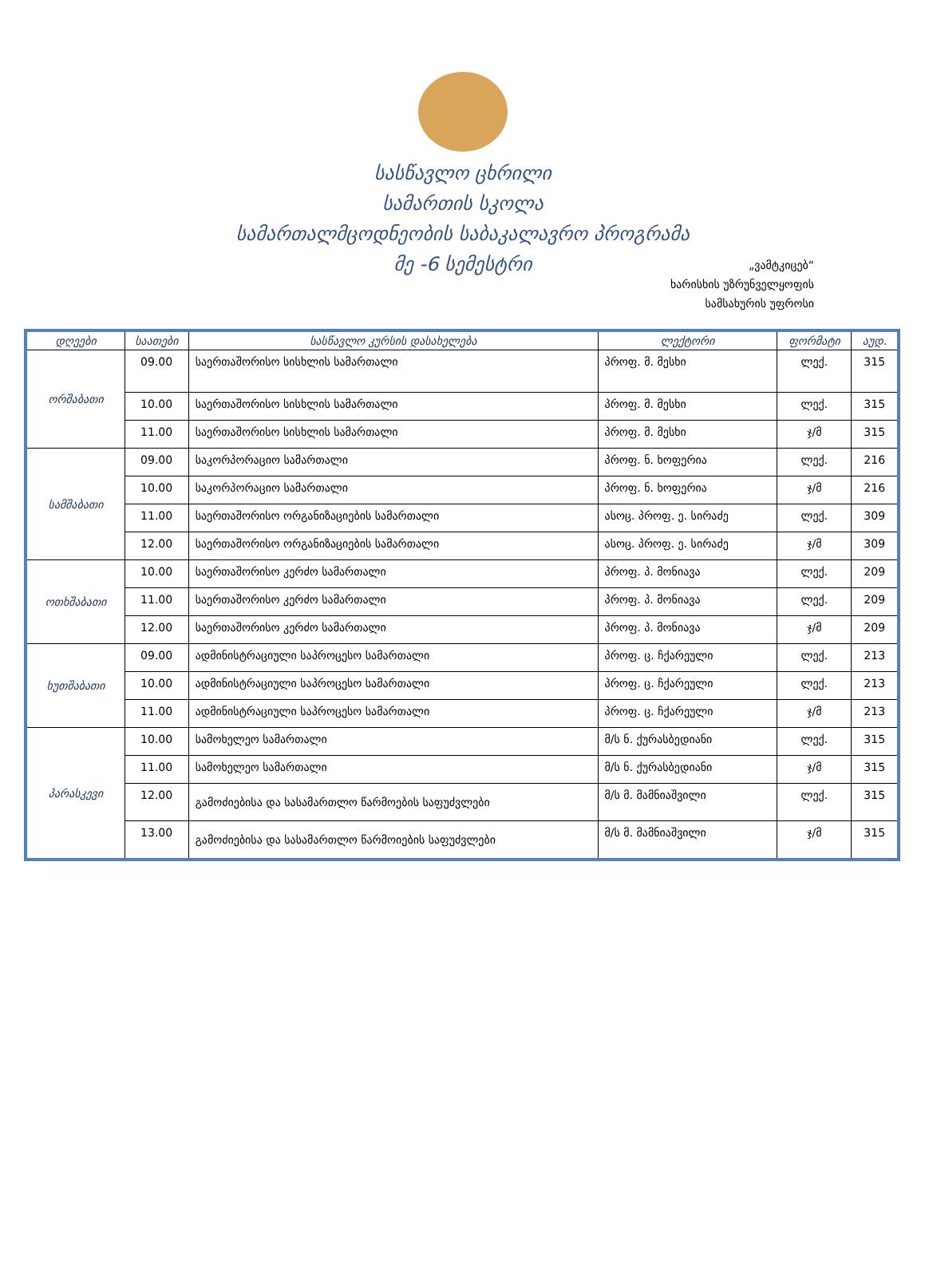სასწავლო ცხრილი
სამართის სკოლა
სამართალმცოდნეობის საბაკალავრო პროგრამა
მე -6 სემესტრი
„ვამტკიცებ“
ხარისხის უზრუნველყოფის
სამსახურის უფროსი
| დღეები | საათები | სასწავლო კურსის დასახელება | ლექტორი | ფორმატი | აუდ. |
| --- | --- | --- | --- | --- | --- |
| ორშაბათი | 09.00 | საერთაშორისო სისხლის სამართალი | პროფ. მ. მესხი | ლექ. | 315 |
| | 10.00 | საერთაშორისო სისხლის სამართალი | პროფ. მ. მესხი | ლექ. | 315 |
| | 11.00 | საერთაშორისო სისხლის სამართალი | პროფ. მ. მესხი | ჯ/მ | 315 |
| სამშაბათი | 09.00 | საკორპორაციო სამართალი | პროფ. ნ. ხოფერია | ლექ. | 216 |
| | 10.00 | საკორპორაციო სამართალი | პროფ. ნ. ხოფერია | ჯ/მ | 216 |
| | 11.00 | საერთაშორისო ორგანიზაციების სამართალი | ასოც. პროფ. ე. სირაძე | ლექ. | 309 |
| | 12.00 | საერთაშორისო ორგანიზაციების სამართალი | ასოც. პროფ. ე. სირაძე | ჯ/მ | 309 |
| ოთხშაბათი | 10.00 | საერთაშორისო კერძო სამართალი | პროფ. პ. მონიავა | ლექ. | 209 |
| | 11.00 | საერთაშორისო კერძო სამართალი | პროფ. პ. მონიავა | ლექ. | 209 |
| | 12.00 | საერთაშორისო კერძო სამართალი | პროფ. პ. მონიავა | ჯ/მ | 209 |
| ხუთშაბათი | 09.00 | ადმინისტრაციული საპროცესო სამართალი | პროფ. ც. ჩქარეული | ლექ. | 213 |
| | 10.00 | ადმინისტრაციული საპროცესო სამართალი | პროფ. ც. ჩქარეული | ლექ. | 213 |
| | 11.00 | ადმინისტრაციული საპროცესო სამართალი | პროფ. ც. ჩქარეული | ჯ/მ | 213 |
| პარასკევი | 10.00 | სამოხელეო სამართალი | მ/ს ნ. ქურასბედიანი | ლექ. | 315 |
| | 11.00 | სამოხელეო სამართალი | მ/ს ნ. ქურასბედიანი | ჯ/მ | 315 |
| | 12.00 | გამოძიებისა და სასამართლო წარმოების საფუძვლები | მ/ს მ. მამნიაშვილი | ლექ. | 315 |
| | 13.00 | გამოძიებისა და სასამართლო წარმოიების საფუძვლები | მ/ს მ. მამნიაშვილი | ჯ/მ | 315 |